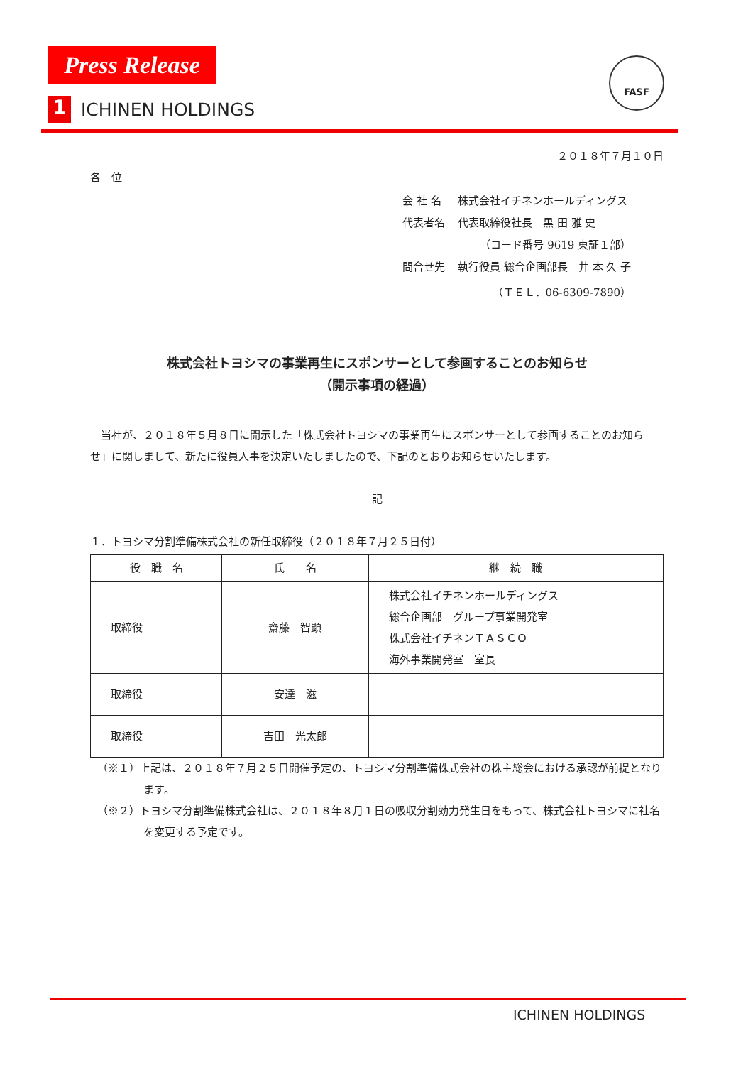Press Release
FASF
1 ICHINEN HOLDINGS
２０１８年７月１０日
各　位
| 会 社 名 | 株式会社イチネンホールディングス |
| 代表者名 | 代表取締役社長 黒 田 雅 史 |
| | （コード番号 9619 東証１部） |
| 問合せ先 | 執行役員 総合企画部長 井 本 久 子 |
| | （ＴＥＬ．06-6309-7890） |
株式会社トヨシマの事業再生にスポンサーとして参画することのお知らせ
（開示事項の経過）
　当社が、２０１８年５月８日に開示した「株式会社トヨシマの事業再生にスポンサーとして参画することのお知らせ」に関しまして、新たに役員人事を決定いたしましたので、下記のとおりお知らせいたします。
記
１．トヨシマ分割準備株式会社の新任取締役（２０１８年７月２５日付）
| 役 職 名 | 氏 名 | 継 続 職 |
| --- | --- | --- |
| 取締役 | 齋藤 智顕 | 株式会社イチネンホールディングス 総合企画部 グループ事業開発室 株式会社イチネンＴＡＳＣＯ 海外事業開発室 室長 |
| 取締役 | 安達 滋 | |
| 取締役 | 吉田 光太郎 | |
（※１）上記は、２０１８年７月２５日開催予定の、トヨシマ分割準備株式会社の株主総会における承認が前提となります。
（※２）トヨシマ分割準備株式会社は、２０１８年８月１日の吸収分割効力発生日をもって、株式会社トヨシマに社名を変更する予定です。
ICHINEN HOLDINGS